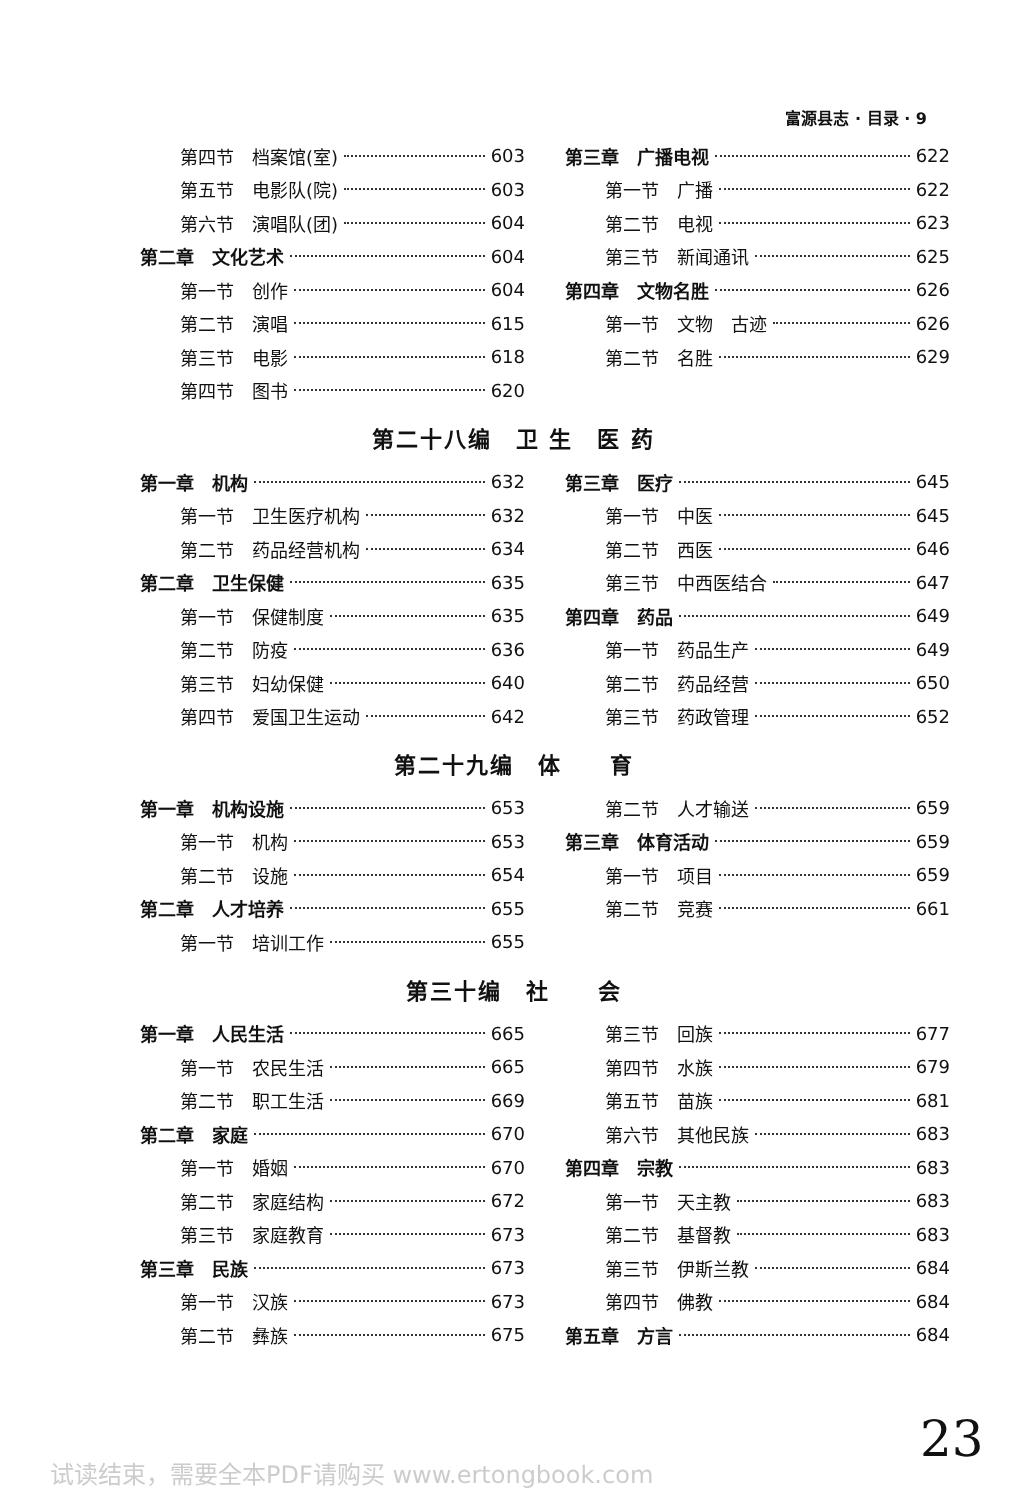富源县志 · 目录 · 9
第四节　档案馆(室) 603
第五节　电影队(院) 603
第六节　演唱队(团) 604
第二章　文化艺术 604
第一节　创作 604
第二节　演唱 615
第三节　电影 618
第四节　图书 620
第三章　广播电视 622
第一节　广播 622
第二节　电视 623
第三节　新闻通讯 625
第四章　文物名胜 626
第一节　文物　古迹 626
第二节　名胜 629
第二十八编　卫 生　医 药
第一章　机构 632
第一节　卫生医疗机构 632
第二节　药品经营机构 634
第二章　卫生保健 635
第一节　保健制度 635
第二节　防疫 636
第三节　妇幼保健 640
第四节　爱国卫生运动 642
第三章　医疗 645
第一节　中医 645
第二节　西医 646
第三节　中西医结合 647
第四章　药品 649
第一节　药品生产 649
第二节　药品经营 650
第三节　药政管理 652
第二十九编　体　　育
第一章　机构设施 653
第一节　机构 653
第二节　设施 654
第二章　人才培养 655
第一节　培训工作 655
第二节　人才输送 659
第三章　体育活动 659
第一节　项目 659
第二节　竞赛 661
第三十编　社　　会
第一章　人民生活 665
第一节　农民生活 665
第二节　职工生活 669
第二章　家庭 670
第一节　婚姻 670
第二节　家庭结构 672
第三节　家庭教育 673
第三章　民族 673
第一节　汉族 673
第二节　彝族 675
第三节　回族 677
第四节　水族 679
第五节　苗族 681
第六节　其他民族 683
第四章　宗教 683
第一节　天主教 683
第二节　基督教 683
第三节　伊斯兰教 684
第四节　佛教 684
第五章　方言 684
23
试读结束，需要全本PDF请购买 www.ertongbook.com